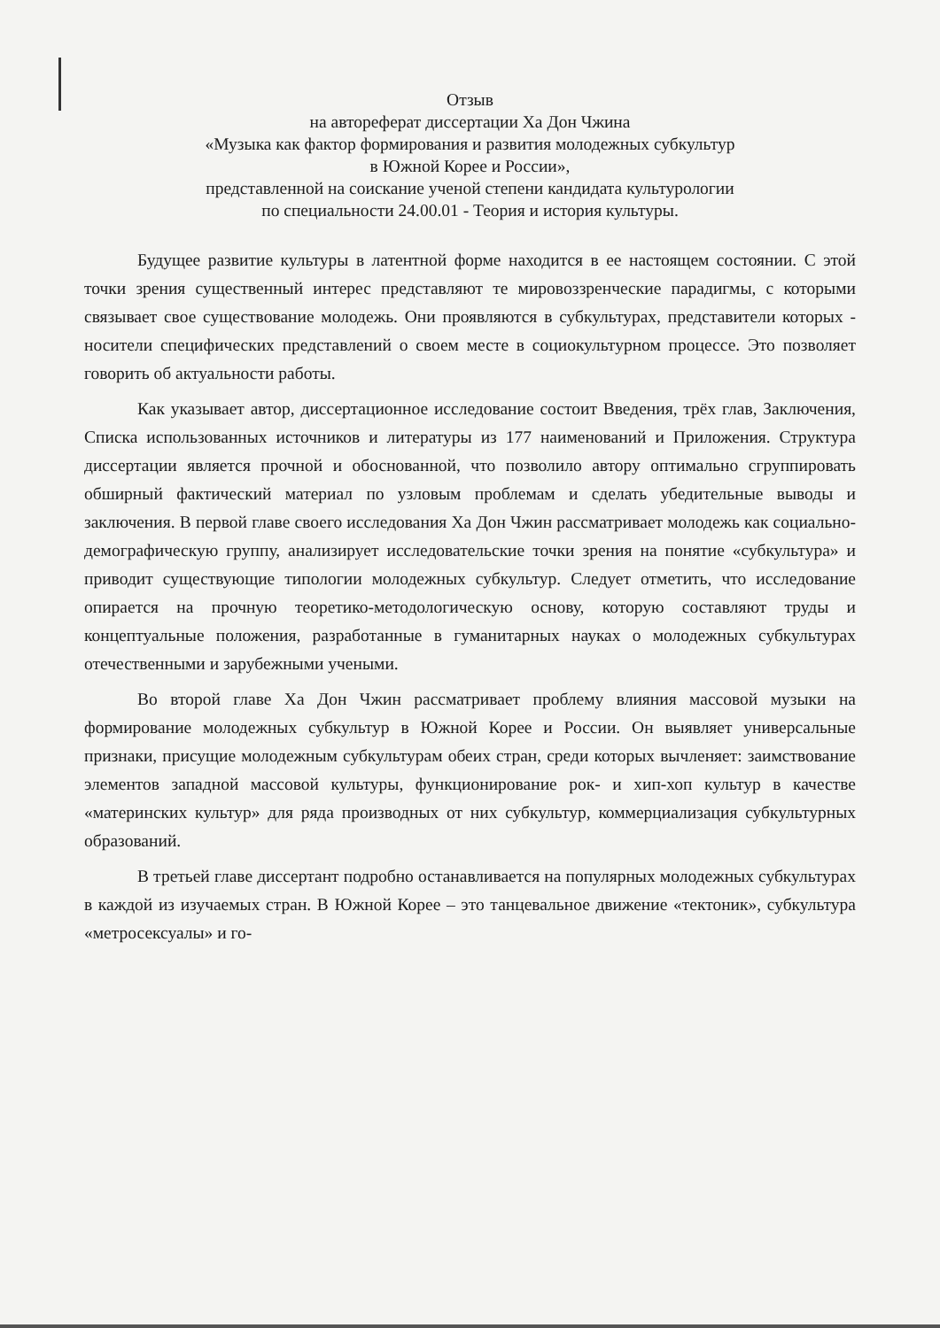Отзыв
на автореферат диссертации Ха Дон Чжина
«Музыка как фактор формирования и развития молодежных субкультур
в Южной Корее и России»,
представленной на соискание ученой степени кандидата культурологии
по специальности 24.00.01 - Теория и история культуры.
Будущее развитие культуры в латентной форме находится в ее настоящем состоянии. С этой точки зрения существенный интерес представляют те мировоззренческие парадигмы, с которыми связывает свое существование молодежь. Они проявляются в субкультурах, представители которых - носители специфических представлений о своем месте в социокультурном процессе. Это позволяет говорить об актуальности работы.
Как указывает автор, диссертационное исследование состоит Введения, трёх глав, Заключения, Списка использованных источников и литературы из 177 наименований и Приложения. Структура диссертации является прочной и обоснованной, что позволило автору оптимально сгруппировать обширный фактический материал по узловым проблемам и сделать убедительные выводы и заключения. В первой главе своего исследования Ха Дон Чжин рассматривает молодежь как социально-демографическую группу, анализирует исследовательские точки зрения на понятие «субкультура» и приводит существующие типологии молодежных субкультур. Следует отметить, что исследование опирается на прочную теоретико-методологическую основу, которую составляют труды и концептуальные положения, разработанные в гуманитарных науках о молодежных субкультурах отечественными и зарубежными учеными.
Во второй главе Ха Дон Чжин рассматривает проблему влияния массовой музыки на формирование молодежных субкультур в Южной Корее и России. Он выявляет универсальные признаки, присущие молодежным субкультурам обеих стран, среди которых вычленяет: заимствование элементов западной массовой культуры, функционирование рок- и хип-хоп культур в качестве «материнских культур» для ряда производных от них субкультур, коммерциализация субкультурных образований.
В третьей главе диссертант подробно останавливается на популярных молодежных субкультурах в каждой из изучаемых стран. В Южной Корее – это танцевальное движение «тектоник», субкультура «метросексуалы» и го-